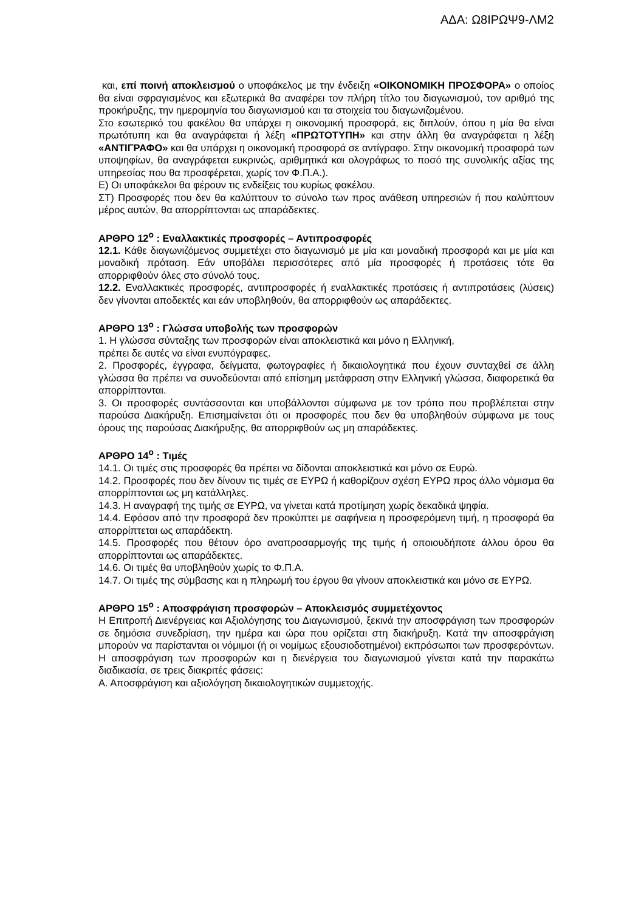ΑΔΑ: Ω8ΙΡΩΨ9-ΛΜ2
και, επί ποινή αποκλεισμού ο υποφάκελος με την ένδειξη «ΟΙΚΟΝΟΜΙΚΗ ΠΡΟΣΦΟΡΑ» ο οποίος θα είναι σφραγισμένος και εξωτερικά θα αναφέρει τον πλήρη τίτλο του διαγωνισμού, τον αριθμό της προκήρυξης, την ημερομηνία του διαγωνισμού και τα στοιχεία του διαγωνιζομένου.
Στο εσωτερικό του φακέλου θα υπάρχει η οικονομική προσφορά, εις διπλούν, όπου η μία θα είναι πρωτότυπη και θα αναγράφεται ή λέξη «ΠΡΩΤΟΤΥΠΗ» και στην άλλη θα αναγράφεται η λέξη «ΑΝΤΙΓΡΑΦΟ» και θα υπάρχει η οικονομική προσφορά σε αντίγραφο. Στην οικονομική προσφορά των υποψηφίων, θα αναγράφεται ευκρινώς, αριθμητικά και ολογράφως το ποσό της συνολικής αξίας της υπηρεσίας που θα προσφέρεται, χωρίς τον Φ.Π.Α.).
Ε) Οι υποφάκελοι θα φέρουν τις ενδείξεις του κυρίως φακέλου.
ΣΤ) Προσφορές που δεν θα καλύπτουν το σύνολο των προς ανάθεση υπηρεσιών ή που καλύπτουν μέρος αυτών, θα απορρίπτονται ως απαράδεκτες.
ΑΡΘΡΟ 12<sup>ο</sup> : Εναλλακτικές προσφορές – Αντιπροσφορές
12.1. Κάθε διαγωνιζόμενος συμμετέχει στο διαγωνισμό με μία και μοναδική προσφορά και με μία και μοναδική πρόταση. Εάν υποβάλει περισσότερες από μία προσφορές ή προτάσεις τότε θα απορριφθούν όλες στο σύνολό τους.
12.2. Εναλλακτικές προσφορές, αντιπροσφορές ή εναλλακτικές προτάσεις ή αντιπροτάσεις (λύσεις) δεν γίνονται αποδεκτές και εάν υποβληθούν, θα απορριφθούν ως απαράδεκτες.
ΑΡΘΡΟ 13<sup>ο</sup> : Γλώσσα υποβολής των προσφορών
1. Η γλώσσα σύνταξης των προσφορών είναι αποκλειστικά και μόνο η Ελληνική,
πρέπει δε αυτές να είναι ενυπόγραφες.
2. Προσφορές, έγγραφα, δείγματα, φωτογραφίες ή δικαιολογητικά που έχουν συνταχθεί σε άλλη γλώσσα θα πρέπει να συνοδεύονται από επίσημη μετάφραση στην Ελληνική γλώσσα, διαφορετικά θα απορρίπτονται.
3. Οι προσφορές συντάσσονται και υποβάλλονται σύμφωνα με τον τρόπο που προβλέπεται στην παρούσα Διακήρυξη. Επισημαίνεται ότι οι προσφορές που δεν θα υποβληθούν σύμφωνα με τους όρους της παρούσας Διακήρυξης, θα απορριφθούν ως μη απαράδεκτες.
ΑΡΘΡΟ 14<sup>ο</sup> : Τιμές
14.1. Οι τιμές στις προσφορές θα πρέπει να δίδονται αποκλειστικά και μόνο σε Ευρώ.
14.2. Προσφορές που δεν δίνουν τις τιμές σε ΕΥΡΩ ή καθορίζουν σχέση ΕΥΡΩ προς άλλο νόμισμα θα απορρίπτονται ως μη κατάλληλες.
14.3. Η αναγραφή της τιμής σε ΕΥΡΩ, να γίνεται κατά προτίμηση χωρίς δεκαδικά ψηφία.
14.4. Εφόσον από την προσφορά δεν προκύπτει με σαφήνεια η προσφερόμενη τιμή, η προσφορά θα απορρίπτεται ως απαράδεκτη.
14.5. Προσφορές που θέτουν όρο αναπροσαρμογής της τιμής ή οποιουδήποτε άλλου όρου θα απορρίπτονται ως απαράδεκτες.
14.6. Οι τιμές θα υποβληθούν χωρίς το Φ.Π.Α.
14.7. Οι τιμές της σύμβασης και η πληρωμή του έργου θα γίνουν αποκλειστικά και μόνο σε ΕΥΡΩ.
ΑΡΘΡΟ 15<sup>ο</sup> : Αποσφράγιση προσφορών – Αποκλεισμός συμμετέχοντος
Η Επιτροπή Διενέργειας και Αξιολόγησης του Διαγωνισμού, ξεκινά την αποσφράγιση των προσφορών σε δημόσια συνεδρίαση, την ημέρα και ώρα που ορίζεται στη διακήρυξη. Κατά την αποσφράγιση μπορούν να παρίστανται οι νόμιμοι (ή οι νομίμως εξουσιοδοτημένοι) εκπρόσωποι των προσφερόντων. Η αποσφράγιση των προσφορών και η διενέργεια του διαγωνισμού γίνεται κατά την παρακάτω διαδικασία, σε τρεις διακριτές φάσεις:
Α. Αποσφράγιση και αξιολόγηση δικαιολογητικών συμμετοχής.